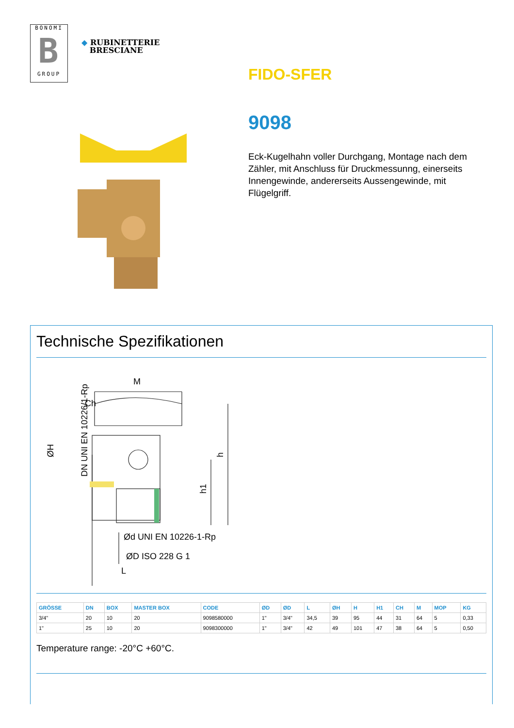BONOMI
B
GROUP
◆ RUBINETTERIE
BRESCIANE
FIDO-SFER
9098
Eck-Kugelhahn voller Durchgang, Montage nach dem Zähler, mit Anschluss für Druckmessunng, einerseits Innengewinde, andererseits Aussengewinde, mit Flügelgriff.
Technische Spezifikationen
M
Ch
h
h1
Ød UNI EN 10226-1-Rp
ØD ISO 228 G 1
L
ØH
DN UNI EN 10226/1-Rp
| GRÖSSE | DN | BOX | MASTER BOX | CODE | ØD | ØD | L | ØH | H | H1 | CH | M | MOP | KG |
| --- | --- | --- | --- | --- | --- | --- | --- | --- | --- | --- | --- | --- | --- | --- |
| 3/4" | 20 | 10 | 20 | 9098580000 | 1" | 3/4" | 34,5 | 39 | 95 | 44 | 31 | 64 | 5 | 0,33 |
| 1" | 25 | 10 | 20 | 9098300000 | 1" | 3/4" | 42 | 49 | 101 | 47 | 38 | 64 | 5 | 0,50 |
Temperature range: -20°C +60°C.